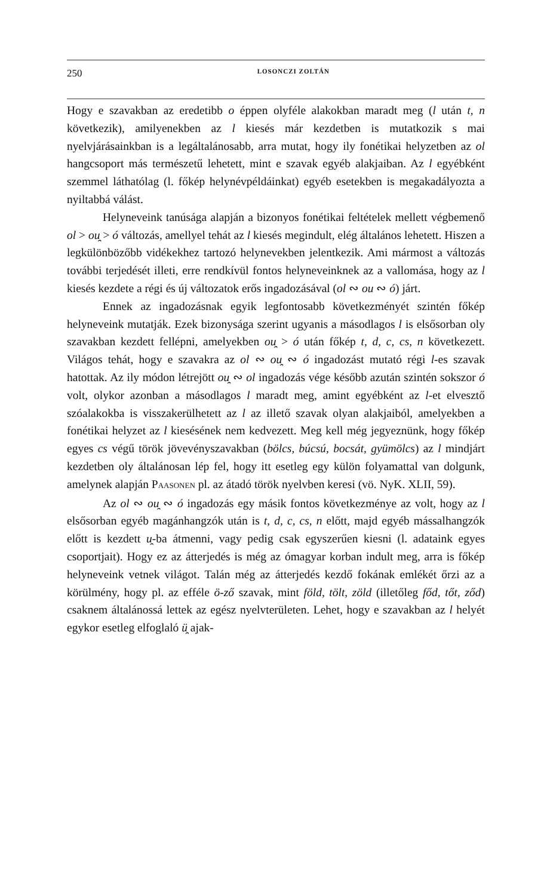250 LOSONCZI ZOLTÁN
Hogy e szavakban az eredetibb o éppen olyféle alakokban maradt meg (l után t, n következik), amilyenekben az l kiesés már kezdetben is mutatkozik s mai nyelvjárásainkban is a legáltalánosabb, arra mutat, hogy ily fonétikai helyzetben az ol hangcsoport más természetű lehetett, mint e szavak egyéb alakjaiban. Az l egyébként szemmel láthatólag (l. főkép helynévpéldáinkat) egyéb esetekben is megakadályozta a nyiltabbá válást.
Helyneveink tanúsága alapján a bizonyos fonétikai feltételek mellett végbemenő ol > ou̯ > ó változás, amellyel tehát az l kiesés megindult, elég általános lehetett. Hiszen a legkülönbözőbb vidékekhez tartozó helynevekben jelentkezik. Ami mármost a változás további terjedését illeti, erre rendkívül fontos helyneveinknek az a vallomása, hogy az l kiesés kezdete a régi és új változatok erős ingadozásával (ol ∾ ou ∾ ó) járt.
Ennek az ingadozásnak egyik legfontosabb következményét szintén főkép helyneveink mutatják. Ezek bizonysága szerint ugyanis a másodlagos l is elsősorban oly szavakban kezdett fellépni, amelyekben ou̯ > ó után főkép t, d, c, cs, n következett. Világos tehát, hogy e szavakra az ol ∾ ou̯ ∾ ó ingadozást mutató régi l-es szavak hatottak. Az ily módon létrejött ou̯ ∾ ol ingadozás vége később azután szintén sokszor ó volt, olykor azonban a másodlagos l maradt meg, amint egyébként az l-et elvesztő szóalakokba is visszakerülhetett az l az illető szavak olyan alakjaiból, amelyekben a fonétikai helyzet az l kiesésének nem kedvezett. Meg kell még jegyeznünk, hogy főkép egyes cs végű török jövevényszavakban (bölcs, búcsú, bocsát, gyümölcs) az l mindjárt kezdetben oly általánosan lép fel, hogy itt esetleg egy külön folyamattal van dolgunk, amelynek alapján PAASONEN pl. az átadó török nyelvben keresi (vö. NyK. XLII, 59).
Az ol ∾ ou̯ ∾ ó ingadozás egy másik fontos következménye az volt, hogy az l elsősorban egyéb magánhangzók után is t, d, c, cs, n előtt, majd egyéb mássalhangzók előtt is kezdett u̯-ba átmenni, vagy pedig csak egyszerűen kiesni (l. adataink egyes csoportjait). Hogy ez az átterjedés is még az ómagyar korban indult meg, arra is főkép helyneveink vetnek világot. Talán még az átterjedés kezdő fokának emlékét őrzi az a körülmény, hogy pl. az efféle ö-ző szavak, mint föld, tölt, zöld (illetőleg főd, tőt, ződ) csaknem általánossá lettek az egész nyelvterületen. Lehet, hogy e szavakban az l helyét egykor esetleg elfoglaló ü̯ ajak-